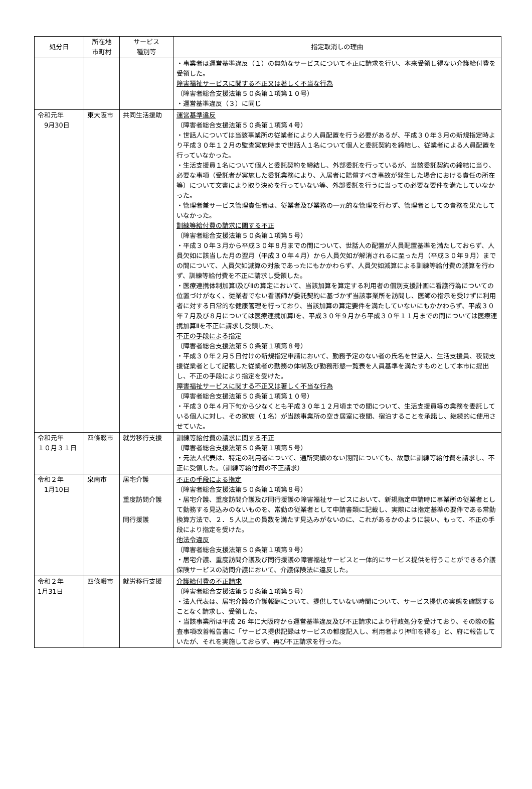| 処分日 | 所在地 市町村 | サービス 種別等 | 指定取消しの理由 |
| --- | --- | --- | --- |
| | | | ・事業者は運営基準違反（１）の無効なサービスについて不正に請求を行い、本来受領し得ない介護給付費を受領した。 障害福祉サービスに関する不正又は著しく不当な行為 （障害者総合支援法第５０条第１項第１０号） ・運営基準違反（３）に同じ |
| 令和元年 9月30日 | 東大阪市 | 共同生活援助 | 運営基準違反 （障害者総合支援法第５０条第１項第４号） ・世話人については当該事業所の従業者により人員配置を行う必要があるが、平成３０年３月の新規指定時より平成３０年１２月の監査実施時まで世話人１名について個人と委託契約を締結し、従業者による人員配置を行っていなかった。 ・生活支援員１名について個人と委託契約を締結し、外部委託を行っているが、当該委託契約の締結に当り、必要な事項（受託者が実施した委託業務により、入居者に賠償すべき事故が発生した場合における責任の所在等）について文書により取り決めを行っていない等、外部委託を行うに当っての必要な要件を満たしていなかった。 ・管理者兼サービス管理責任者は、従業者及び業務の一元的な管理を行わず、管理者としての責務を果たしていなかった。 訓練等給付費の請求に関する不正 （障害者総合支援法第５０条第１項第５号） ・平成３０年３月から平成３０年８月までの間について、世話人の配置が人員配置基準を満たしておらず、人員欠如に該当した月の翌月（平成３０年４月）から人員欠如が解消されるに至った月（平成３０年９月）までの間について、人員欠如減算の対象であったにもかかわらず、人員欠如減算による訓練等給付費の減算を行わず、訓練等給付費を不正に請求し受領した。 ・医療連携体制加算Ⅰ及びⅡの算定において、当該加算を算定する利用者の個別支援計画に看護行為についての位置づけがなく、従業者でない看護師が委託契約に基づかず当該事業所を訪問し、医師の指示を受けずに利用者に対する日常的な健康管理を行っており、当該加算の算定要件を満たしていないにもかかわらず、平成３０年７月及び８月については医療連携加算Ⅰを、平成３０年９月から平成３０年１１月までの間については医療連携加算Ⅱを不正に請求し受領した。 不正の手段による指定 （障害者総合支援法第５０条第１項第８号） ・平成３０年２月５日付けの新規指定申請において、勤務予定のない者の氏名を世話人、生活支援員、夜間支援従業者として記載した従業者の勤務の体制及び勤務形態一覧表を人員基準を満たすものとして本市に提出し、不正の手段により指定を受けた。 障害福祉サービスに関する不正又は著しく不当な行為 （障害者総合支援法第５０条第１項第１０号） ・平成３０年４月下旬から少なくとも平成３０年１２月頃までの間について、生活支援員等の業務を委託している個人に対し、その家族（１名）が当該事業所の空き居室に夜間、宿泊することを承諾し、継続的に使用させていた。 |
| 令和元年 １０月３１日 | 四條畷市 | 就労移行支援 | 訓練等給付費の請求に関する不正 （障害者総合支援法第５０条第１項第５号） ・元法人代表は、特定の利用者について、通所実績のない期間についても、故意に訓練等給付費を請求し、不正に受領した。（訓練等給付費の不正請求） |
| 令和２年 1月10日 | 泉南市 | 居宅介護 重度訪問介護 同行援護 | 不正の手段による指定 （障害者総合支援法第５０条第１項第８号） ・居宅介護、重度訪問介護及び同行援護の障害福祉サービスにおいて、新規指定申請時に事業所の従業者として勤務する見込みのないものを、常勤の従業者として申請書類に記載し、実際には指定基準の要件である常勤換算方法で、２．５人以上の員数を満たす見込みがないのに、これがあるかのように装い、もって、不正の手段により指定を受けた。 他法令違反 （障害者総合支援法第５０条第１項第９号） ・居宅介護、重度訪問介護及び同行援護の障害福祉サービスと一体的にサービス提供を行うことができる介護保険サービスの訪問介護において、介護保険法に違反した。 |
| 令和２年 1月31日 | 四條畷市 | 就労移行支援 | 介護給付費の不正請求 （障害者総合支援法第５０条第１項第５号） ・法人代表は、居宅介護の介護報酬について、提供していない時間について、サービス提供の実態を確認することなく請求し、受領した。 ・当該事業所は平成 26 年に大阪府から運営基準違反及び不正請求により行政処分を受けており、その際の監査事項改善報告書に「サービス提供記録はサービスの都度記入し、利用者より押印を得る」と、府に報告していたが、それを実施しておらず、再び不正請求を行った。 |